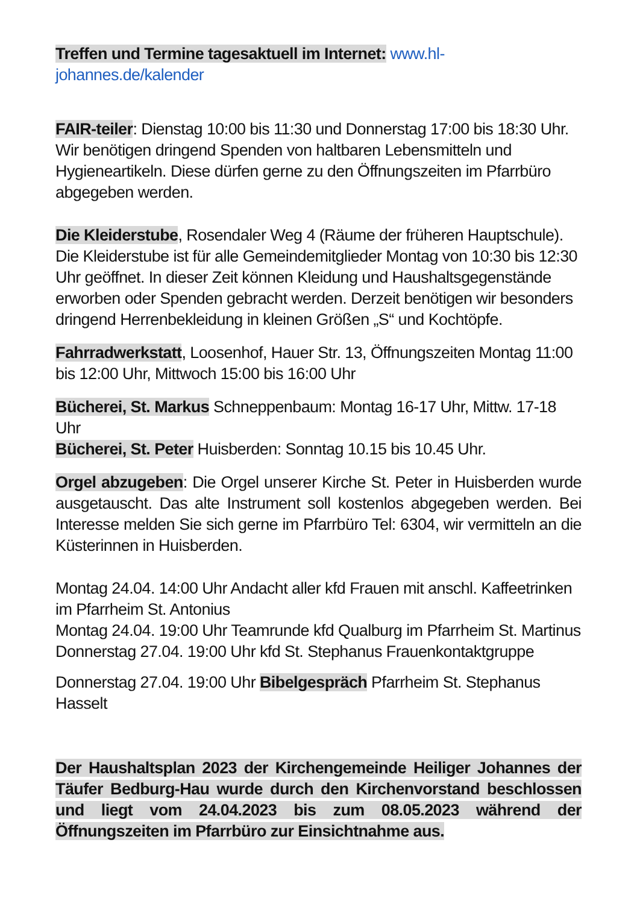Treffen und Termine tagesaktuell im Internet: www.hl-johannes.de/kalender
FAIR-teiler: Dienstag 10:00 bis 11:30 und Donnerstag 17:00 bis 18:30 Uhr. Wir benötigen dringend Spenden von haltbaren Lebensmitteln und Hygieneartikeln. Diese dürfen gerne zu den Öffnungszeiten im Pfarrbüro abgegeben werden.
Die Kleiderstube, Rosendaler Weg 4 (Räume der früheren Hauptschule). Die Kleiderstube ist für alle Gemeindemitglieder Montag von 10:30 bis 12:30 Uhr geöffnet. In dieser Zeit können Kleidung und Haushaltsgegenstände erworben oder Spenden gebracht werden. Derzeit benötigen wir besonders dringend Herrenbekleidung in kleinen Größen „S“ und Kochtöpfe.
Fahrradwerkstatt, Loosenhof, Hauer Str. 13, Öffnungszeiten Montag 11:00 bis 12:00 Uhr, Mittwoch 15:00 bis 16:00 Uhr
Bücherei, St. Markus Schneppenbaum: Montag 16-17 Uhr, Mittw. 17-18 Uhr
Bücherei, St. Peter Huisberden: Sonntag 10.15 bis 10.45 Uhr.
Orgel abzugeben: Die Orgel unserer Kirche St. Peter in Huisberden wurde ausgetauscht. Das alte Instrument soll kostenlos abgegeben werden. Bei Interesse melden Sie sich gerne im Pfarrbüro Tel: 6304, wir vermitteln an die Küsterinnen in Huisberden.
Montag 24.04. 14:00 Uhr Andacht aller kfd Frauen mit anschl. Kaffeetrinken im Pfarrheim St. Antonius
Montag 24.04. 19:00 Uhr Teamrunde kfd Qualburg im Pfarrheim St. Martinus
Donnerstag 27.04. 19:00 Uhr kfd St. Stephanus Frauenkontaktgruppe
Donnerstag 27.04. 19:00 Uhr Bibelgespräch Pfarrheim St. Stephanus Hasselt
Der Haushaltsplan 2023 der Kirchengemeinde Heiliger Johannes der Täufer Bedburg-Hau wurde durch den Kirchenvorstand beschlossen und liegt vom 24.04.2023 bis zum 08.05.2023 während der Öffnungszeiten im Pfarrbüro zur Einsichtnahme aus.